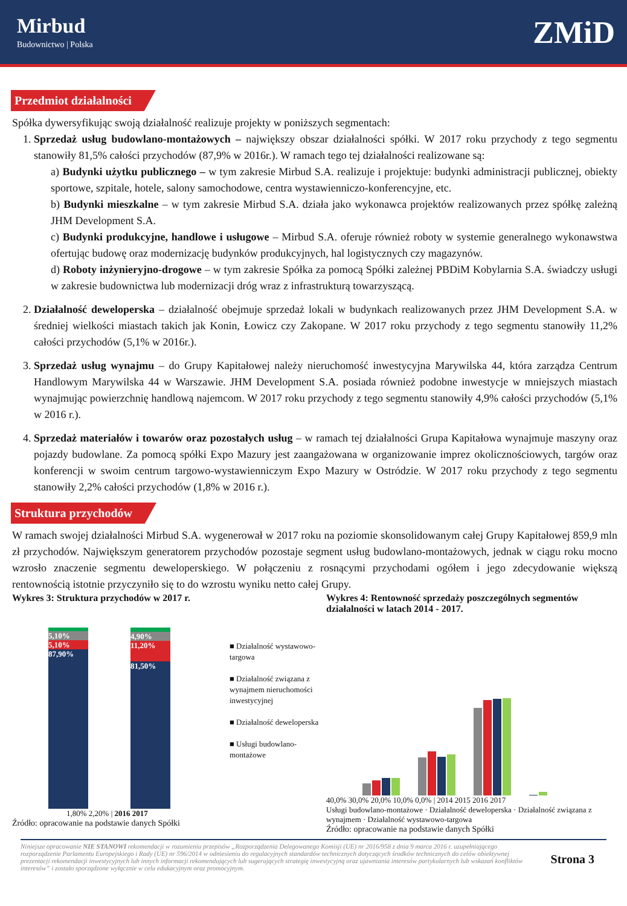Mirbud
Budownictwo | Polska
ZMiD
Przedmiot działalności
Spółka dywersyfikując swoją działalność realizuje projekty w poniższych segmentach:
1. Sprzedaż usług budowlano-montażowych – największy obszar działalności spółki. W 2017 roku przychody z tego segmentu stanowiły 81,5% całości przychodów (87,9% w 2016r.). W ramach tego tej działalności realizowane są:
a) Budynki użytku publicznego – w tym zakresie Mirbud S.A. realizuje i projektuje: budynki administracji publicznej, obiekty sportowe, szpitale, hotele, salony samochodowe, centra wystawienniczo-konferencyjne, etc.
b) Budynki mieszkalne – w tym zakresie Mirbud S.A. działa jako wykonawca projektów realizowanych przez spółkę zależną JHM Development S.A.
c) Budynki produkcyjne, handlowe i usługowe – Mirbud S.A. oferuje również roboty w systemie generalnego wykonawstwa ofertując budowę oraz modernizację budynków produkcyjnych, hal logistycznych czy magazynów.
d) Roboty inżynieryjno-drogowe – w tym zakresie Spółka za pomocą Spółki zależnej PBDiM Kobylarnia S.A. świadczy usługi w zakresie budownictwa lub modernizacji dróg wraz z infrastrukturą towarzyszącą.
2. Działalność deweloperska – działalność obejmuje sprzedaż lokali w budynkach realizowanych przez JHM Development S.A. w średniej wielkości miastach takich jak Konin, Łowicz czy Zakopane. W 2017 roku przychody z tego segmentu stanowiły 11,2% całości przychodów (5,1% w 2016r.).
3. Sprzedaż usług wynajmu – do Grupy Kapitałowej należy nieruchomość inwestycyjna Marywilska 44, która zarządza Centrum Handlowym Marywilska 44 w Warszawie. JHM Development S.A. posiada również podobne inwestycje w mniejszych miastach wynajmując powierzchnię handlową najemcom. W 2017 roku przychody z tego segmentu stanowiły 4,9% całości przychodów (5,1% w 2016 r.).
4. Sprzedaż materiałów i towarów oraz pozostałych usług – w ramach tej działalności Grupa Kapitałowa wynajmuje maszyny oraz pojazdy budowlane. Za pomocą spółki Expo Mazury jest zaangażowana w organizowanie imprez okolicznościowych, targów oraz konferencji w swoim centrum targowo-wystawienniczym Expo Mazury w Ostródzie. W 2017 roku przychody z tego segmentu stanowiły 2,2% całości przychodów (1,8% w 2016 r.).
Struktura przychodów
W ramach swojej działalności Mirbud S.A. wygenerował w 2017 roku na poziomie skonsolidowanym całej Grupy Kapitałowej 859,9 mln zł przychodów. Największym generatorem przychodów pozostaje segment usług budowlano-montażowych, jednak w ciągu roku mocno wzrosło znaczenie segmentu deweloperskiego. W połączeniu z rosnącymi przychodami ogółem i jego zdecydowanie większą rentownością istotnie przyczyniło się to do wzrostu wyniku netto całej Grupy.
Wykres 3: Struktura przychodów w 2017 r.
5,10%
5,10%
87,90%
4,90%
11,20%
81,50%
1,80% 2,20% | 2016 2017
Źródło: opracowanie na podstawie danych Spółki
■ Działalność wystawowo-targowa
■ Działalność związana z wynajmem nieruchomości inwestycyjnej
■ Działalność deweloperska
■ Usługi budowlano-montażowe
Wykres 4: Rentowność sprzedaży poszczególnych segmentów działalności w latach 2014 - 2017.
40,0% 30,0% 20,0% 10,0% 0,0% | 2014 2015 2016 2017
Usługi budowlano-montażowe · Działalność deweloperska · Działalność związana z wynajmem · Działalność wystawowo-targowa
Źródło: opracowanie na podstawie danych Spółki
Niniejsze opracowanie NIE STANOWI rekomendacji w rozumieniu przepisów „Rozporządzenia Delegowanego Komisji (UE) nr 2016/958 z dnia 9 marca 2016 r. uzupełniającego rozporządzenie Parlamentu Europejskiego i Rady (UE) nr 596/2014 w odniesieniu do regulacyjnych standardów technicznych dotyczących środków technicznych do celów obiektywnej prezentacji rekomendacji inwestycyjnych lub innych informacji rekomendujących lub sugerujących strategię inwestycyjną oraz ujawniania interesów partykularnych lub wskazań konfliktów interesów” i zostało sporządzone wyłącznie w celu edukacyjnym oraz promocyjnym.
Strona 3